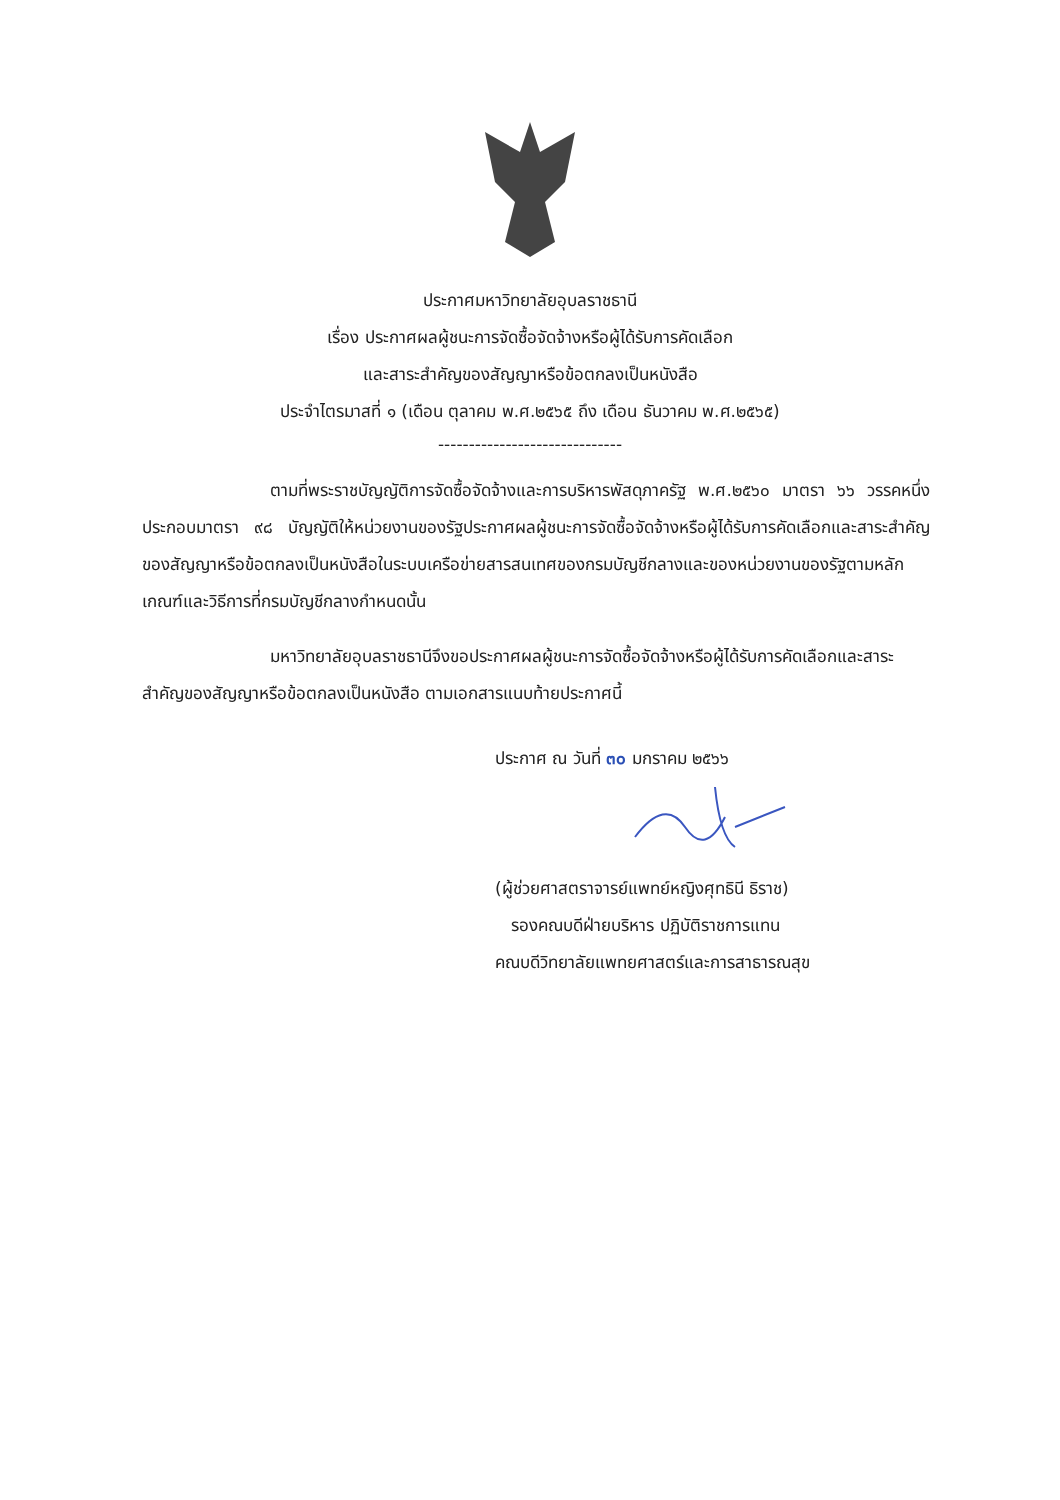ประกาศมหาวิทยาลัยอุบลราชธานี
เรื่อง ประกาศผลผู้ชนะการจัดซื้อจัดจ้างหรือผู้ได้รับการคัดเลือก
และสาระสำคัญของสัญญาหรือข้อตกลงเป็นหนังสือ
ประจำไตรมาสที่ ๑ (เดือน ตุลาคม พ.ศ.๒๕๖๕ ถึง เดือน ธันวาคม พ.ศ.๒๕๖๕)
------------------------------
ตามที่พระราชบัญญัติการจัดซื้อจัดจ้างและการบริหารพัสดุภาครัฐ พ.ศ.๒๕๖๐ มาตรา ๖๖ วรรคหนึ่ง ประกอบมาตรา ๙๘ บัญญัติให้หน่วยงานของรัฐประกาศผลผู้ชนะการจัดซื้อจัดจ้างหรือผู้ได้รับการคัดเลือกและสาระสำคัญของสัญญาหรือข้อตกลงเป็นหนังสือในระบบเครือข่ายสารสนเทศของกรมบัญชีกลางและของหน่วยงานของรัฐตามหลักเกณฑ์และวิธีการที่กรมบัญชีกลางกำหนดนั้น
มหาวิทยาลัยอุบลราชธานีจึงขอประกาศผลผู้ชนะการจัดซื้อจัดจ้างหรือผู้ได้รับการคัดเลือกและสาระสำคัญของสัญญาหรือข้อตกลงเป็นหนังสือ ตามเอกสารแนบท้ายประกาศนี้
ประกาศ ณ วันที่ ๓๐ มกราคม ๒๕๖๖
(ผู้ช่วยศาสตราจารย์แพทย์หญิงศุทธินี ธิราช)
รองคณบดีฝ่ายบริหาร ปฏิบัติราชการแทน
คณบดีวิทยาลัยแพทยศาสตร์และการสาธารณสุข